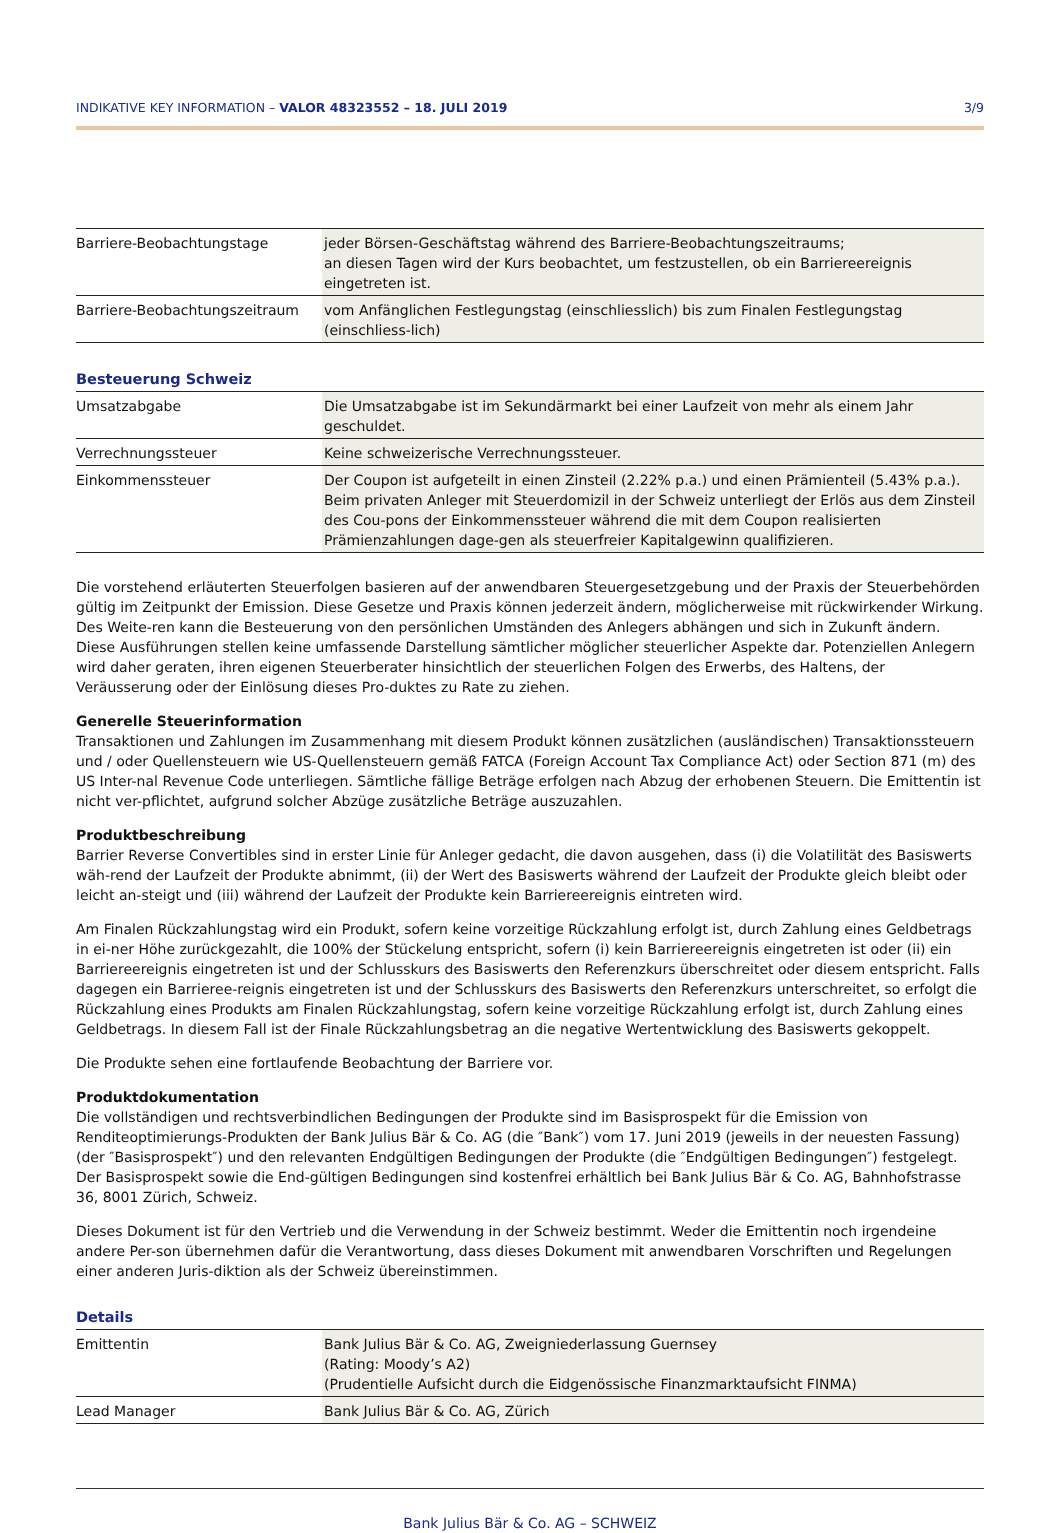INDIKATIVE KEY INFORMATION – VALOR 48323552 – 18. JULI 2019 3/9
| Barriere-Beobachtungstage | jeder Börsen-Geschäftstag während des Barriere-Beobachtungszeitraums; an diesen Tagen wird der Kurs beobachtet, um festzustellen, ob ein Barriereereignis eingetreten ist. |
| Barriere-Beobachtungszeitraum | vom Anfänglichen Festlegungstag (einschliesslich) bis zum Finalen Festlegungstag (einschliess-lich) |
Besteuerung Schweiz
| Umsatzabgabe | Die Umsatzabgabe ist im Sekundärmarkt bei einer Laufzeit von mehr als einem Jahr geschuldet. |
| Verrechnungssteuer | Keine schweizerische Verrechnungssteuer. |
| Einkommenssteuer | Der Coupon ist aufgeteilt in einen Zinsteil (2.22% p.a.) und einen Prämienteil (5.43% p.a.). Beim privaten Anleger mit Steuerdomizil in der Schweiz unterliegt der Erlös aus dem Zinsteil des Cou-pons der Einkommenssteuer während die mit dem Coupon realisierten Prämienzahlungen dage-gen als steuerfreier Kapitalgewinn qualifizieren. |
Die vorstehend erläuterten Steuerfolgen basieren auf der anwendbaren Steuergesetzgebung und der Praxis der Steuerbehörden gültig im Zeitpunkt der Emission. Diese Gesetze und Praxis können jederzeit ändern, möglicherweise mit rückwirkender Wirkung. Des Weite-ren kann die Besteuerung von den persönlichen Umständen des Anlegers abhängen und sich in Zukunft ändern. Diese Ausführungen stellen keine umfassende Darstellung sämtlicher möglicher steuerlicher Aspekte dar. Potenziellen Anlegern wird daher geraten, ihren eigenen Steuerberater hinsichtlich der steuerlichen Folgen des Erwerbs, des Haltens, der Veräusserung oder der Einlösung dieses Pro-duktes zu Rate zu ziehen.
Generelle Steuerinformation
Transaktionen und Zahlungen im Zusammenhang mit diesem Produkt können zusätzlichen (ausländischen) Transaktionssteuern und / oder Quellensteuern wie US-Quellensteuern gemäß FATCA (Foreign Account Tax Compliance Act) oder Section 871 (m) des US Inter-nal Revenue Code unterliegen. Sämtliche fällige Beträge erfolgen nach Abzug der erhobenen Steuern. Die Emittentin ist nicht ver-pflichtet, aufgrund solcher Abzüge zusätzliche Beträge auszuzahlen.
Produktbeschreibung
Barrier Reverse Convertibles sind in erster Linie für Anleger gedacht, die davon ausgehen, dass (i) die Volatilität des Basiswerts wäh-rend der Laufzeit der Produkte abnimmt, (ii) der Wert des Basiswerts während der Laufzeit der Produkte gleich bleibt oder leicht an-steigt und (iii) während der Laufzeit der Produkte kein Barriereereignis eintreten wird.
Am Finalen Rückzahlungstag wird ein Produkt, sofern keine vorzeitige Rückzahlung erfolgt ist, durch Zahlung eines Geldbetrags in ei-ner Höhe zurückgezahlt, die 100% der Stückelung entspricht, sofern (i) kein Barriereereignis eingetreten ist oder (ii) ein Barriereereignis eingetreten ist und der Schlusskurs des Basiswerts den Referenzkurs überschreitet oder diesem entspricht. Falls dagegen ein Barrieree-reignis eingetreten ist und der Schlusskurs des Basiswerts den Referenzkurs unterschreitet, so erfolgt die Rückzahlung eines Produkts am Finalen Rückzahlungstag, sofern keine vorzeitige Rückzahlung erfolgt ist, durch Zahlung eines Geldbetrags. In diesem Fall ist der Finale Rückzahlungsbetrag an die negative Wertentwicklung des Basiswerts gekoppelt.
Die Produkte sehen eine fortlaufende Beobachtung der Barriere vor.
Produktdokumentation
Die vollständigen und rechtsverbindlichen Bedingungen der Produkte sind im Basisprospekt für die Emission von Renditeoptimierungs-Produkten der Bank Julius Bär & Co. AG (die ″Bank″) vom 17. Juni 2019 (jeweils in der neuesten Fassung) (der ″Basisprospekt″) und den relevanten Endgültigen Bedingungen der Produkte (die ″Endgültigen Bedingungen″) festgelegt. Der Basisprospekt sowie die End-gültigen Bedingungen sind kostenfrei erhältlich bei Bank Julius Bär & Co. AG, Bahnhofstrasse 36, 8001 Zürich, Schweiz.
Dieses Dokument ist für den Vertrieb und die Verwendung in der Schweiz bestimmt. Weder die Emittentin noch irgendeine andere Per-son übernehmen dafür die Verantwortung, dass dieses Dokument mit anwendbaren Vorschriften und Regelungen einer anderen Juris-diktion als der Schweiz übereinstimmen.
Details
| Emittentin | Bank Julius Bär & Co. AG, Zweigniederlassung Guernsey (Rating: Moody’s A2) (Prudentielle Aufsicht durch die Eidgenössische Finanzmarktaufsicht FINMA) |
| Lead Manager | Bank Julius Bär & Co. AG, Zürich |
Bank Julius Bär & Co. AG – SCHWEIZ